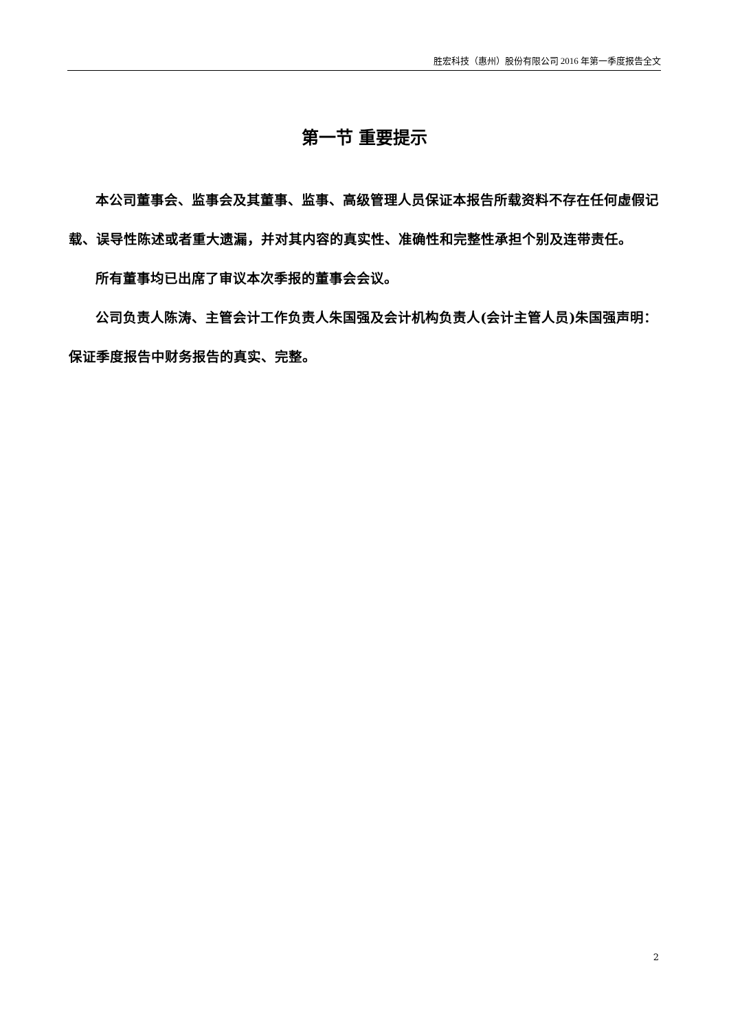胜宏科技（惠州）股份有限公司 2016 年第一季度报告全文
第一节 重要提示
本公司董事会、监事会及其董事、监事、高级管理人员保证本报告所载资料不存在任何虚假记载、误导性陈述或者重大遗漏，并对其内容的真实性、准确性和完整性承担个别及连带责任。
所有董事均已出席了审议本次季报的董事会会议。
公司负责人陈涛、主管会计工作负责人朱国强及会计机构负责人(会计主管人员)朱国强声明：保证季度报告中财务报告的真实、完整。
2